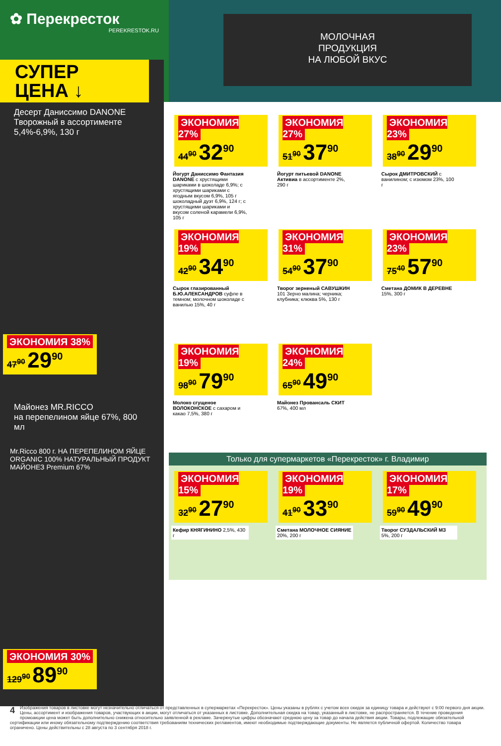✿ Перекресток
PEREKRESTOK.RU
МОЛОЧНАЯ
ПРОДУКЦИЯ
НА ЛЮБОЙ ВКУС
СУПЕР
ЦЕНА ↓
Десерт Даниссимо DANONE
Творожный в ассортименте 5,4%-6,9%, 130 г
ЭКОНОМИЯ 38%
47<sup>90</sup> 29<sup>90</sup>
Майонез MR.RICCO
на перепелином яйце 67%, 800 мл
Mr.Ricco 800 г. НА ПЕРЕПЕЛИНОМ ЯЙЦЕ ORGANIC 100% НАТУРАЛЬНЫЙ ПРОДУКТ МАЙОНЕЗ Premium 67%
ЭКОНОМИЯ 30%
129<sup>90</sup> 89<sup>90</sup>
ЭКОНОМИЯ 27%
44<sup>90</sup> 32<sup>90</sup>
Йогурт Даниссимо Фантазия DANONE с хрустящими шариками в шоколаде 6,9%; с хрустящими шариками с ягодным вкусом 6,9%, 105 г шоколадный дуэт 6,9%, 124 г; с хрустящими шариками и вкусом соленой карамели 6,9%, 105 г
ЭКОНОМИЯ 27%
51<sup>90</sup> 37<sup>90</sup>
Йогурт питьевой DANONE Активиа в ассортименте 2%, 290 г
ЭКОНОМИЯ 23%
38<sup>90</sup> 29<sup>90</sup>
Сырок ДМИТРОВСКИЙ с ванилином; с изюмом 23%, 100 г
ЭКОНОМИЯ 19%
42<sup>90</sup> 34<sup>90</sup>
Сырок глазированный Б.Ю.АЛЕКСАНДРОВ суфле в темном; молочном шоколаде с ванилью 15%, 40 г
ЭКОНОМИЯ 31%
54<sup>90</sup> 37<sup>90</sup>
Творог зерненый САВУШКИН 101 Зерно малина; черника; клубника; клюква 5%, 130 г
ЭКОНОМИЯ 23%
75<sup>40</sup> 57<sup>90</sup>
Сметана ДОМИК В ДЕРЕВНЕ 15%, 300 г
ЭКОНОМИЯ 19%
98<sup>90</sup> 79<sup>90</sup>
Молоко сгущеное ВОЛОКОНСКОЕ с сахаром и какао 7,5%, 380 г
ЭКОНОМИЯ 24%
65<sup>90</sup> 49<sup>90</sup>
Майонез Провансаль СКИТ 67%, 400 мл
Только для супермаркетов «Перекресток» г. Владимир
ЭКОНОМИЯ 15%
32<sup>90</sup> 27<sup>90</sup>
Кефир КНЯГИНИНО 2,5%, 430 г
ЭКОНОМИЯ 19%
41<sup>90</sup> 33<sup>90</sup>
Сметана МОЛОЧНОЕ СИЯНИЕ 20%, 200 г
ЭКОНОМИЯ 17%
59<sup>90</sup> 49<sup>90</sup>
Творог СУЗДАЛЬСКИЙ МЗ 5%, 200 г
4 Изображения товаров в листовке могут незначительно отличаться от представленных в супермаркетах «Перекресток». Цены указаны в рублях с учетом всех скидок за единицу товара и действуют с 9:00 первого дня акции. Цены, ассортимент и изображения товаров, участвующих в акции, могут отличаться от указанных в листовке. Дополнительная скидка на товар, указанный в листовке, не распространяется. В течение проведения промоакции цена может быть дополнительно снижена относительно заявленной в рекламе. Зачеркнутые цифры обозначают среднюю цену за товар до начала действия акции. Товары, подлежащие обязательной сертификации или иному обязательному подтверждению соответствия требованиям технических регламентов, имеют необходимые подтверждающие документы. Не является публичной офертой. Количество товара ограничено. Цены действительны с 28 августа по 3 сентября 2018 г.